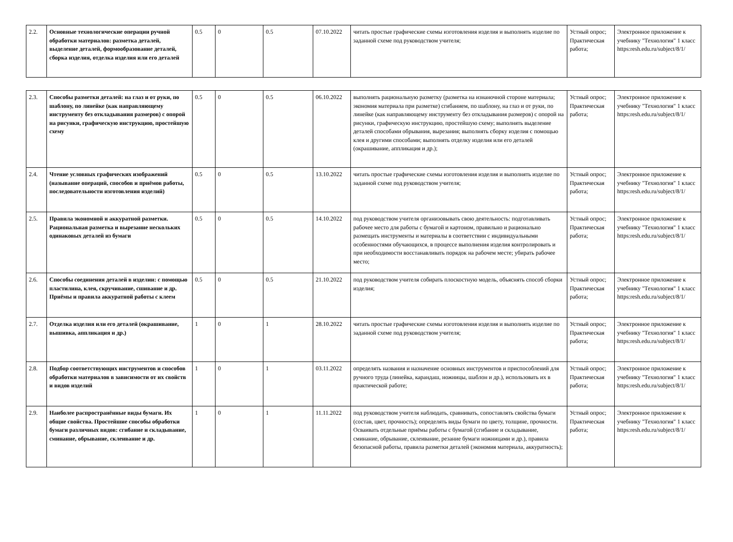| 2.2. | Основные технологические операции ручной обработки материалов: разметка деталей, выделение деталей, формообразование деталей, сборка изделия, отделка изделия или его деталей | 0.5 | 0 | 0.5 | 07.10.2022 | читать простые графические схемы изготовления изделия и выполнять изделие по заданной схеме под руководством учителя; | Устный опрос; Практическая работа; | Электронное приложение к учебнику "Технология" 1 класс https:resh.edu.ru/subject/8/1/ |
| 2.3. | Способы разметки деталей: на глаз и от руки, по шаблону, по линейке (как направляющему инструменту без откладывания размеров) с опорой на рисунки, графическую инструкцию, простейшую схему | 0.5 | 0 | 0.5 | 06.10.2022 | выполнять рациональную разметку (разметка на изнаночной стороне материала; экономия материала при разметке) сгибанием, по шаблону, на глаз и от руки, по линейке (как направляющему инструменту без откладывания размеров) с опорой на рисунки, графическую инструкцию, простейшую схему; выполнять выделение деталей способами обрывания, вырезания; выполнять сборку изделия с помощью клея и другими способами; выполнять отделку изделия или его деталей (окрашивание, аппликация и др.); | Устный опрос; Практическая работа; | Электронное приложение к учебнику "Технология" 1 класс https:resh.edu.ru/subject/8/1/ |
| 2.4. | Чтение условных графических изображений (называние операций, способов и приёмов работы, последовательности изготовления изделий) | 0.5 | 0 | 0.5 | 13.10.2022 | читать простые графические схемы изготовления изделия и выполнять изделие по заданной схеме под руководством учителя; | Устный опрос; Практическая работа; | Электронное приложение к учебнику "Технология" 1 класс https:resh.edu.ru/subject/8/1/ |
| 2.5. | Правила экономной и аккуратной разметки. Рациональная разметка и вырезание нескольких одинаковых деталей из бумаги | 0.5 | 0 | 0.5 | 14.10.2022 | под руководством учителя организовывать свою деятельность: подготавливать рабочее место для работы с бумагой и картоном, правильно и рационально размещать инструменты и материалы в соответствии с индивидуальными особенностями обучающихся, в процессе выполнения изделия контролировать и при необходимости восстанавливать порядок на рабочем месте; убирать рабочее место; | Устный опрос; Практическая работа; | Электронное приложение к учебнику "Технология" 1 класс https:resh.edu.ru/subject/8/1/ |
| 2.6. | Способы соединения деталей в изделии: с помощью пластилина, клея, скручивание, сшивание и др. Приёмы и правила аккуратной работы с клеем | 0.5 | 0 | 0.5 | 21.10.2022 | под руководством учителя собирать плоскостную модель, объяснять способ сборки изделия; | Устный опрос; Практическая работа; | Электронное приложение к учебнику "Технология" 1 класс https:resh.edu.ru/subject/8/1/ |
| 2.7. | Отделка изделия или его деталей (окрашивание, вышивка, аппликация и др.) | 1 | 0 | 1 | 28.10.2022 | читать простые графические схемы изготовления изделия и выполнять изделие по заданной схеме под руководством учителя; | Устный опрос; Практическая работа; | Электронное приложение к учебнику "Технология" 1 класс https:resh.edu.ru/subject/8/1/ |
| 2.8. | Подбор соответствующих инструментов и способов обработки материалов в зависимости от их свойств и видов изделий | 1 | 0 | 1 | 03.11.2022 | определять названия и назначение основных инструментов и приспособлений для ручного труда (линейка, карандаш, ножницы, шаблон и др.), использовать их в практической работе; | Устный опрос; Практическая работа; | Электронное приложение к учебнику "Технология" 1 класс https:resh.edu.ru/subject/8/1/ |
| 2.9. | Наиболее распространённые виды бумаги. Их общие свойства. Простейшие способы обработки бумаги различных видов: сгибание и складывание, сминание, обрывание, склеивание и др. | 1 | 0 | 1 | 11.11.2022 | под руководством учителя наблюдать, сравнивать, сопоставлять свойства бумаги (состав, цвет, прочность); определять виды бумаги по цвету, толщине, прочности. Осваивать отдельные приёмы работы с бумагой (сгибание и складывание, сминание, обрывание, склеивание, резание бумаги ножницами и др.), правила безопасной работы, правила разметки деталей (экономия материала, аккуратность); | Устный опрос; Практическая работа; | Электронное приложение к учебнику "Технология" 1 класс https:resh.edu.ru/subject/8/1/ |